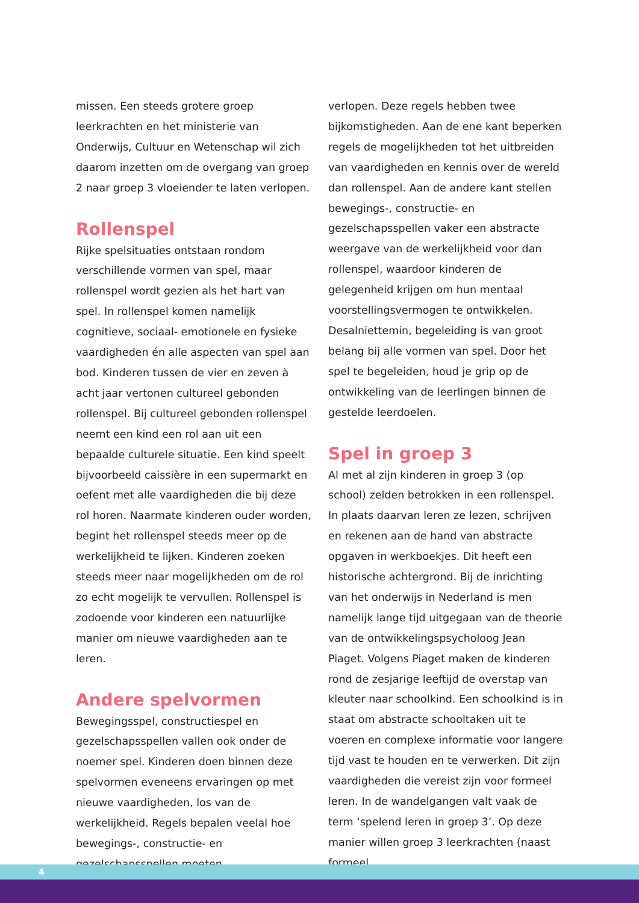missen. Een steeds grotere groep leerkrachten en het ministerie van Onderwijs, Cultuur en Wetenschap wil zich daarom inzetten om de overgang van groep 2 naar groep 3 vloeiender te laten verlopen.
Rollenspel
Rijke spelsituaties ontstaan rondom verschillende vormen van spel, maar rollenspel wordt gezien als het hart van spel. In rollenspel komen namelijk cognitieve, sociaal- emotionele en fysieke vaardigheden én alle aspecten van spel aan bod. Kinderen tussen de vier en zeven à acht jaar vertonen cultureel gebonden rollenspel. Bij cultureel gebonden rollenspel neemt een kind een rol aan uit een bepaalde culturele situatie. Een kind speelt bijvoorbeeld caissière in een supermarkt en oefent met alle vaardigheden die bij deze rol horen. Naarmate kinderen ouder worden, begint het rollenspel steeds meer op de werkelijkheid te lijken. Kinderen zoeken steeds meer naar mogelijkheden om de rol zo echt mogelijk te vervullen. Rollenspel is zodoende voor kinderen een natuurlijke manier om nieuwe vaardigheden aan te leren.
Andere spelvormen
Bewegingsspel, constructiespel en gezelschapsspellen vallen ook onder de noemer spel. Kinderen doen binnen deze spelvormen eveneens ervaringen op met nieuwe vaardigheden, los van de werkelijkheid. Regels bepalen veelal hoe bewegings-, constructie- en gezelschapsspellen moeten
verlopen. Deze regels hebben twee bijkomstigheden. Aan de ene kant beperken regels de mogelijkheden tot het uitbreiden van vaardigheden en kennis over de wereld dan rollenspel. Aan de andere kant stellen bewegings-, constructie- en gezelschapsspellen vaker een abstracte weergave van de werkelijkheid voor dan rollenspel, waardoor kinderen de gelegenheid krijgen om hun mentaal voorstellingsvermogen te ontwikkelen. Desalniettemin, begeleiding is van groot belang bij alle vormen van spel. Door het spel te begeleiden, houd je grip op de ontwikkeling van de leerlingen binnen de gestelde leerdoelen.
Spel in groep 3
Al met al zijn kinderen in groep 3 (op school) zelden betrokken in een rollenspel. In plaats daarvan leren ze lezen, schrijven en rekenen aan de hand van abstracte opgaven in werkboekjes. Dit heeft een historische achtergrond. Bij de inrichting van het onderwijs in Nederland is men namelijk lange tijd uitgegaan van de theorie van de ontwikkelingspsycholoog Jean Piaget. Volgens Piaget maken de kinderen rond de zesjarige leeftijd de overstap van kleuter naar schoolkind. Een schoolkind is in staat om abstracte schooltaken uit te voeren en complexe informatie voor langere tijd vast te houden en te verwerken. Dit zijn vaardigheden die vereist zijn voor formeel leren. In de wandelgangen valt vaak de term ‘spelend leren in groep 3’. Op deze manier willen groep 3 leerkrachten (naast formeel
4